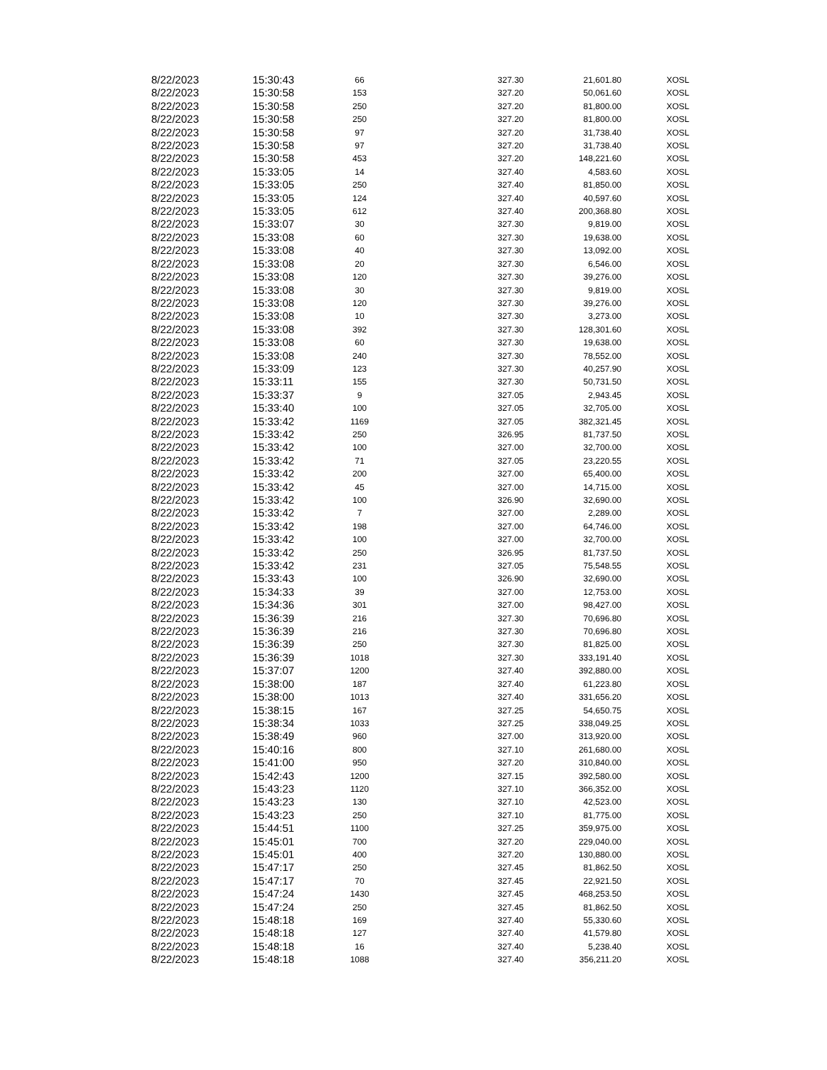| 8/22/2023 | 15:30:43 | 66 | 327.30 | 21,601.80 | XOSL |
| 8/22/2023 | 15:30:58 | 153 | 327.20 | 50,061.60 | XOSL |
| 8/22/2023 | 15:30:58 | 250 | 327.20 | 81,800.00 | XOSL |
| 8/22/2023 | 15:30:58 | 250 | 327.20 | 81,800.00 | XOSL |
| 8/22/2023 | 15:30:58 | 97 | 327.20 | 31,738.40 | XOSL |
| 8/22/2023 | 15:30:58 | 97 | 327.20 | 31,738.40 | XOSL |
| 8/22/2023 | 15:30:58 | 453 | 327.20 | 148,221.60 | XOSL |
| 8/22/2023 | 15:33:05 | 14 | 327.40 | 4,583.60 | XOSL |
| 8/22/2023 | 15:33:05 | 250 | 327.40 | 81,850.00 | XOSL |
| 8/22/2023 | 15:33:05 | 124 | 327.40 | 40,597.60 | XOSL |
| 8/22/2023 | 15:33:05 | 612 | 327.40 | 200,368.80 | XOSL |
| 8/22/2023 | 15:33:07 | 30 | 327.30 | 9,819.00 | XOSL |
| 8/22/2023 | 15:33:08 | 60 | 327.30 | 19,638.00 | XOSL |
| 8/22/2023 | 15:33:08 | 40 | 327.30 | 13,092.00 | XOSL |
| 8/22/2023 | 15:33:08 | 20 | 327.30 | 6,546.00 | XOSL |
| 8/22/2023 | 15:33:08 | 120 | 327.30 | 39,276.00 | XOSL |
| 8/22/2023 | 15:33:08 | 30 | 327.30 | 9,819.00 | XOSL |
| 8/22/2023 | 15:33:08 | 120 | 327.30 | 39,276.00 | XOSL |
| 8/22/2023 | 15:33:08 | 10 | 327.30 | 3,273.00 | XOSL |
| 8/22/2023 | 15:33:08 | 392 | 327.30 | 128,301.60 | XOSL |
| 8/22/2023 | 15:33:08 | 60 | 327.30 | 19,638.00 | XOSL |
| 8/22/2023 | 15:33:08 | 240 | 327.30 | 78,552.00 | XOSL |
| 8/22/2023 | 15:33:09 | 123 | 327.30 | 40,257.90 | XOSL |
| 8/22/2023 | 15:33:11 | 155 | 327.30 | 50,731.50 | XOSL |
| 8/22/2023 | 15:33:37 | 9 | 327.05 | 2,943.45 | XOSL |
| 8/22/2023 | 15:33:40 | 100 | 327.05 | 32,705.00 | XOSL |
| 8/22/2023 | 15:33:42 | 1169 | 327.05 | 382,321.45 | XOSL |
| 8/22/2023 | 15:33:42 | 250 | 326.95 | 81,737.50 | XOSL |
| 8/22/2023 | 15:33:42 | 100 | 327.00 | 32,700.00 | XOSL |
| 8/22/2023 | 15:33:42 | 71 | 327.05 | 23,220.55 | XOSL |
| 8/22/2023 | 15:33:42 | 200 | 327.00 | 65,400.00 | XOSL |
| 8/22/2023 | 15:33:42 | 45 | 327.00 | 14,715.00 | XOSL |
| 8/22/2023 | 15:33:42 | 100 | 326.90 | 32,690.00 | XOSL |
| 8/22/2023 | 15:33:42 | 7 | 327.00 | 2,289.00 | XOSL |
| 8/22/2023 | 15:33:42 | 198 | 327.00 | 64,746.00 | XOSL |
| 8/22/2023 | 15:33:42 | 100 | 327.00 | 32,700.00 | XOSL |
| 8/22/2023 | 15:33:42 | 250 | 326.95 | 81,737.50 | XOSL |
| 8/22/2023 | 15:33:42 | 231 | 327.05 | 75,548.55 | XOSL |
| 8/22/2023 | 15:33:43 | 100 | 326.90 | 32,690.00 | XOSL |
| 8/22/2023 | 15:34:33 | 39 | 327.00 | 12,753.00 | XOSL |
| 8/22/2023 | 15:34:36 | 301 | 327.00 | 98,427.00 | XOSL |
| 8/22/2023 | 15:36:39 | 216 | 327.30 | 70,696.80 | XOSL |
| 8/22/2023 | 15:36:39 | 216 | 327.30 | 70,696.80 | XOSL |
| 8/22/2023 | 15:36:39 | 250 | 327.30 | 81,825.00 | XOSL |
| 8/22/2023 | 15:36:39 | 1018 | 327.30 | 333,191.40 | XOSL |
| 8/22/2023 | 15:37:07 | 1200 | 327.40 | 392,880.00 | XOSL |
| 8/22/2023 | 15:38:00 | 187 | 327.40 | 61,223.80 | XOSL |
| 8/22/2023 | 15:38:00 | 1013 | 327.40 | 331,656.20 | XOSL |
| 8/22/2023 | 15:38:15 | 167 | 327.25 | 54,650.75 | XOSL |
| 8/22/2023 | 15:38:34 | 1033 | 327.25 | 338,049.25 | XOSL |
| 8/22/2023 | 15:38:49 | 960 | 327.00 | 313,920.00 | XOSL |
| 8/22/2023 | 15:40:16 | 800 | 327.10 | 261,680.00 | XOSL |
| 8/22/2023 | 15:41:00 | 950 | 327.20 | 310,840.00 | XOSL |
| 8/22/2023 | 15:42:43 | 1200 | 327.15 | 392,580.00 | XOSL |
| 8/22/2023 | 15:43:23 | 1120 | 327.10 | 366,352.00 | XOSL |
| 8/22/2023 | 15:43:23 | 130 | 327.10 | 42,523.00 | XOSL |
| 8/22/2023 | 15:43:23 | 250 | 327.10 | 81,775.00 | XOSL |
| 8/22/2023 | 15:44:51 | 1100 | 327.25 | 359,975.00 | XOSL |
| 8/22/2023 | 15:45:01 | 700 | 327.20 | 229,040.00 | XOSL |
| 8/22/2023 | 15:45:01 | 400 | 327.20 | 130,880.00 | XOSL |
| 8/22/2023 | 15:47:17 | 250 | 327.45 | 81,862.50 | XOSL |
| 8/22/2023 | 15:47:17 | 70 | 327.45 | 22,921.50 | XOSL |
| 8/22/2023 | 15:47:24 | 1430 | 327.45 | 468,253.50 | XOSL |
| 8/22/2023 | 15:47:24 | 250 | 327.45 | 81,862.50 | XOSL |
| 8/22/2023 | 15:48:18 | 169 | 327.40 | 55,330.60 | XOSL |
| 8/22/2023 | 15:48:18 | 127 | 327.40 | 41,579.80 | XOSL |
| 8/22/2023 | 15:48:18 | 16 | 327.40 | 5,238.40 | XOSL |
| 8/22/2023 | 15:48:18 | 1088 | 327.40 | 356,211.20 | XOSL |